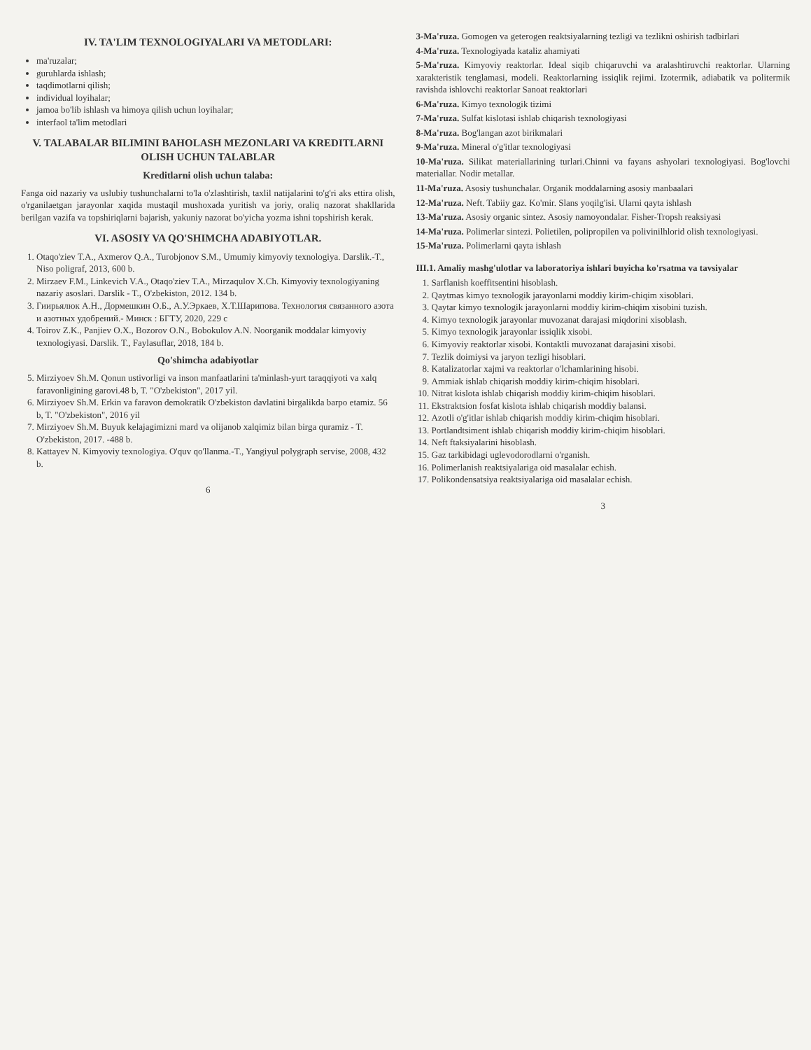IV. TA'LIM TEXNOLOGIYALARI VA METODLARI:
ma'ruzalar;
guruhlarda ishlash;
taqdimotlarni qilish;
individual loyihalar;
jamoa bo'lib ishlash va himoya qilish uchun loyihalar;
interfaol ta'lim metodlari
V. TALABALAR BILIMINI BAHOLASH MEZONLARI VA KREDITLARNI OLISH UCHUN TALABLAR
Kreditlarni olish uchun talaba:
Fanga oid nazariy va uslubiy tushunchalarni to'la o'zlashtirish, taxlil natijalarini to'g'ri aks ettira olish, o'rganilaetgan jarayonlar xaqida mustaqil mushoxada yuritish va joriy, oraliq nazorat shakllarida berilgan vazifa va topshiriqlarni bajarish, yakuniy nazorat bo'yicha yozma ishni topshirish kerak.
VI. ASOSIY VA QO'SHIMCHA ADABIYOTLAR.
1. Otaqo'ziev T.A., Axmerov Q.A., Turobjonov S.M., Umumiy kimyoviy texnologiya. Darslik.-T., Niso poligraf, 2013, 600 b.
2. Mirzaev F.M., Linkevich V.A., Otaqo'ziev T.A., Mirzaqulov X.Ch. Kimyoviy texnologiyaning nazariy asoslari. Darslik - T., O'zbekiston, 2012. 134 b.
3. Гиирьялюк А.Н., Дормешкин О.Б., А.У.Эркаев, Х.Т.Шарипова. Технология связанного азота и азотных удобрений.- Минск : БГТУ, 2020, 229 с
4. Toirov Z.K., Panjiev O.X., Bozorov O.N., Bobokulov A.N. Noorganik moddalar kimyoviy texnologiyasi. Darslik. T., Faylasuflar, 2018, 184 b.
Qo'shimcha adabiyotlar
5. Mirziyoev Sh.M. Qonun ustivorligi va inson manfaatlarini ta'minlash-yurt taraqqiyoti va xalq faravonligining garovi.48 b, T. "O'zbekiston", 2017 yil.
6. Mirziyoev Sh.M. Erkin va faravon demokratik O'zbekiston davlatini birgalikda barpo etamiz. 56 b, T. "O'zbekiston", 2016 yil
7. Mirziyoev Sh.M. Buyuk kelajagimizni mard va olijanob xalqimiz bilan birga quramiz - T. O'zbekiston, 2017. -488 b.
8. Kattayev N. Kimyoviy texnologiya. O'quv qo'llanma.-T., Yangiyul polygraph servise, 2008, 432 b.
6
3-Ma'ruza. Gomogen va geterogen reaktsiyalarning tezligi va tezlikni oshirish tadbirlari
4-Ma'ruza. Texnologiyada kataliz ahamiyati
5-Ma'ruza. Kimyoviy reaktorlar. Ideal siqib chiqaruvchi va aralashtiruvchi reaktorlar. Ularning xarakteristik tenglamasi, modeli. Reaktorlarning issiqlik rejimi. Izotermik, adiabatik va politermik ravishda ishlovchi reaktorlar Sanoat reaktorlari
6-Ma'ruza. Kimyo texnologik tizimi
7-Ma'ruza. Sulfat kislotasi ishlab chiqarish texnologiyasi
8-Ma'ruza. Bog'langan azot birikmalari
9-Ma'ruza. Mineral o'g'itlar texnologiyasi
10-Ma'ruza. Silikat materiallarining turlari.Chinni va fayans ashyolari texnologiyasi. Bog'lovchi materiallar. Nodir metallar.
11-Ma'ruza. Asosiy tushunchalar. Organik moddalarning asosiy manbaalari
12-Ma'ruza. Neft. Tabiiy gaz. Ko'mir. Slans yoqilg'isi. Ularni qayta ishlash
13-Ma'ruza. Asosiy organic sintez. Asosiy namoyondalar. Fisher-Tropsh reaksiyasi
14-Ma'ruza. Polimerlar sintezi. Polietilen, polipropilen va polivinilhlorid olish texnologiyasi.
15-Ma'ruza. Polimerlarni qayta ishlash
III.1. Amaliy mashg'ulotlar va laboratoriya ishlari buyicha ko'rsatma va tavsiyalar
1. Sarflanish koeffitsentini hisoblash.
2. Qaytmas kimyo texnologik jarayonlarni moddiy kirim-chiqim xisoblari.
3. Qaytar kimyo texnologik jarayonlarni moddiy kirim-chiqim xisobini tuzish.
4. Kimyo texnologik jarayonlar muvozanat darajasi miqdorini xisoblash.
5. Kimyo texnologik jarayonlar issiqlik xisobi.
6. Kimyoviy reaktorlar xisobi. Kontaktli muvozanat darajasini xisobi.
7. Tezlik doimiysi va jaryon tezligi hisoblari.
8. Katalizatorlar xajmi va reaktorlar o'lchamlarining hisobi.
9. Ammiak ishlab chiqarish moddiy kirim-chiqim hisoblari.
10. Nitrat kislota ishlab chiqarish moddiy kirim-chiqim hisoblari.
11. Ekstraktsion fosfat kislota ishlab chiqarish moddiy balansi.
12. Azotli o'g'itlar ishlab chiqarish moddiy kirim-chiqim hisoblari.
13. Portlandtsiment ishlab chiqarish moddiy kirim-chiqim hisoblari.
14. Neft ftaksiyalarini hisoblash.
15. Gaz tarkibidagi uglevodorodlarni o'rganish.
16. Polimerlanish reaktsiyalariga oid masalalar echish.
17. Polikondensatsiya reaktsiyalariga oid masalalar echish.
3